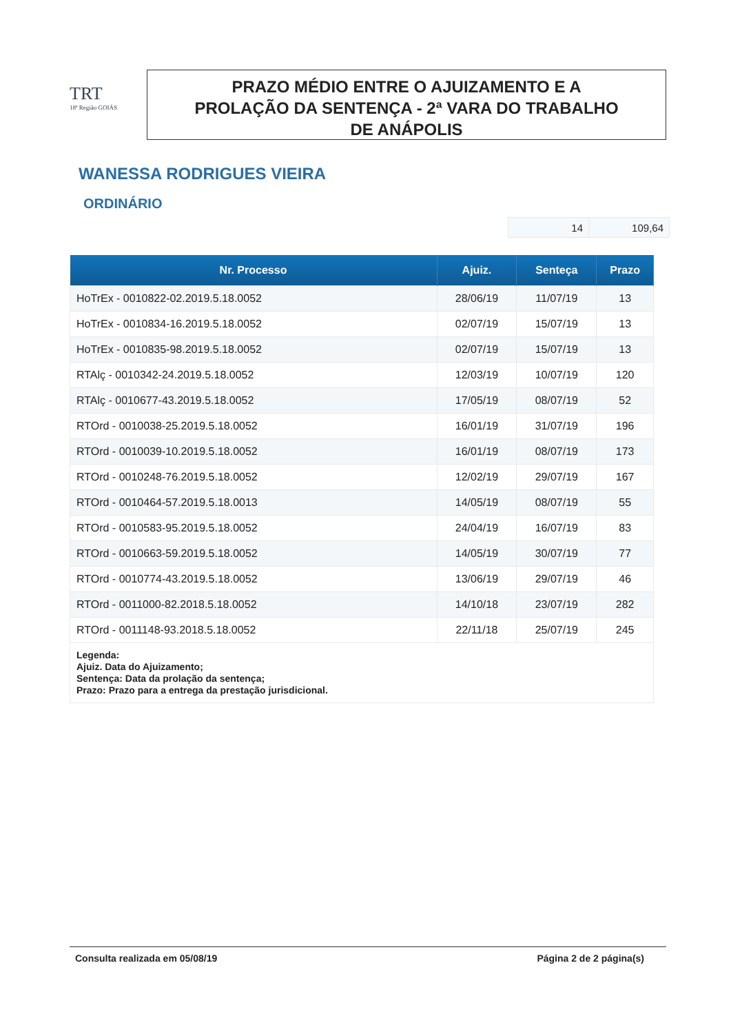TRT
18ª Região GOIÁS
PRAZO MÉDIO ENTRE O AJUIZAMENTO E A
PROLAÇÃO DA SENTENÇA - 2ª VARA DO TRABALHO
DE ANÁPOLIS
WANESSA RODRIGUES VIEIRA
ORDINÁRIO
| 14 | 109,64 |
| Nr. Processo | Ajuiz. | Senteça | Prazo |
| --- | --- | --- | --- |
| HoTrEx - 0010822-02.2019.5.18.0052 | 28/06/19 | 11/07/19 | 13 |
| HoTrEx - 0010834-16.2019.5.18.0052 | 02/07/19 | 15/07/19 | 13 |
| HoTrEx - 0010835-98.2019.5.18.0052 | 02/07/19 | 15/07/19 | 13 |
| RTAlç - 0010342-24.2019.5.18.0052 | 12/03/19 | 10/07/19 | 120 |
| RTAlç - 0010677-43.2019.5.18.0052 | 17/05/19 | 08/07/19 | 52 |
| RTOrd - 0010038-25.2019.5.18.0052 | 16/01/19 | 31/07/19 | 196 |
| RTOrd - 0010039-10.2019.5.18.0052 | 16/01/19 | 08/07/19 | 173 |
| RTOrd - 0010248-76.2019.5.18.0052 | 12/02/19 | 29/07/19 | 167 |
| RTOrd - 0010464-57.2019.5.18.0013 | 14/05/19 | 08/07/19 | 55 |
| RTOrd - 0010583-95.2019.5.18.0052 | 24/04/19 | 16/07/19 | 83 |
| RTOrd - 0010663-59.2019.5.18.0052 | 14/05/19 | 30/07/19 | 77 |
| RTOrd - 0010774-43.2019.5.18.0052 | 13/06/19 | 29/07/19 | 46 |
| RTOrd - 0011000-82.2018.5.18.0052 | 14/10/18 | 23/07/19 | 282 |
| RTOrd - 0011148-93.2018.5.18.0052 | 22/11/18 | 25/07/19 | 245 |
| Legenda: Ajuiz. Data do Ajuizamento; Sentença: Data da prolação da sentença; Prazo: Prazo para a entrega da prestação jurisdicional. | | | |
Consulta realizada em 05/08/19 Página 2 de 2 página(s)